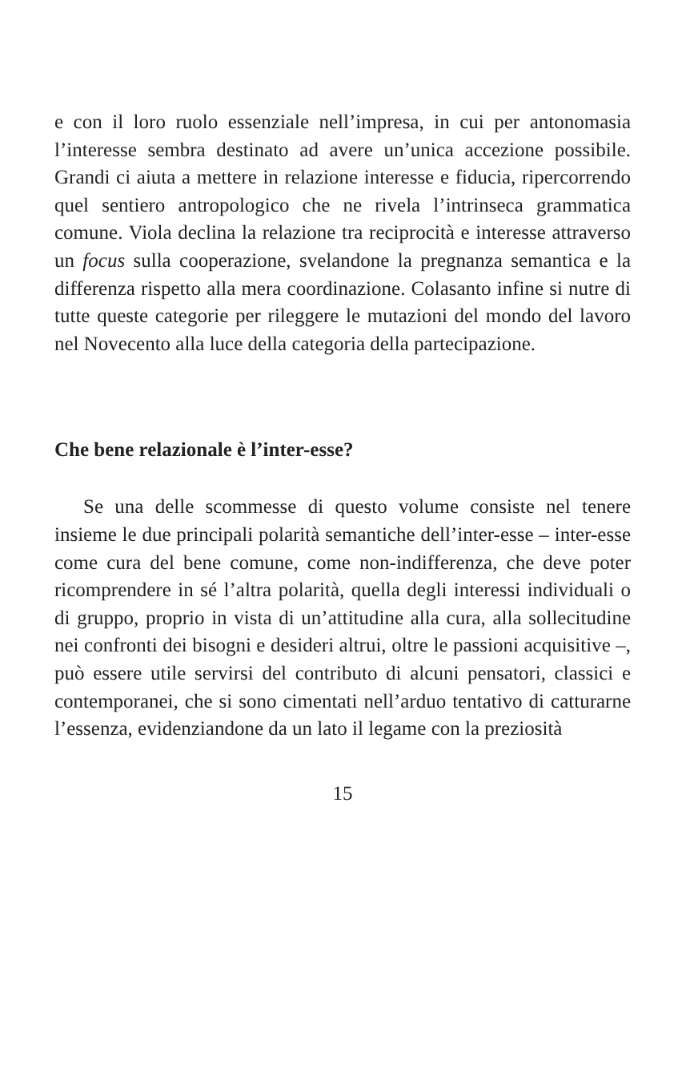e con il loro ruolo essenziale nell’impresa, in cui per antonomasia l’interesse sembra destinato ad avere un’unica accezione possibile. Grandi ci aiuta a mettere in relazione interesse e fiducia, ripercorrendo quel sentiero antropologico che ne rivela l’intrinseca grammatica comune. Viola declina la relazione tra reciprocità e interesse attraverso un focus sulla cooperazione, svelandone la pregnanza semantica e la differenza rispetto alla mera coordinazione. Colasanto infine si nutre di tutte queste categorie per rileggere le mutazioni del mondo del lavoro nel Novecento alla luce della categoria della partecipazione.
Che bene relazionale è l’inter-esse?
Se una delle scommesse di questo volume consiste nel tenere insieme le due principali polarità semantiche dell’inter-esse – inter-esse come cura del bene comune, come non-indifferenza, che deve poter ricomprendere in sé l’altra polarità, quella degli interessi individuali o di gruppo, proprio in vista di un’attitudine alla cura, alla sollecitudine nei confronti dei bisogni e desideri altrui, oltre le passioni acquisitive –, può essere utile servirsi del contributo di alcuni pensatori, classici e contemporanei, che si sono cimentati nell’arduo tentativo di catturarne l’essenza, evidenziandone da un lato il legame con la preziosità
15